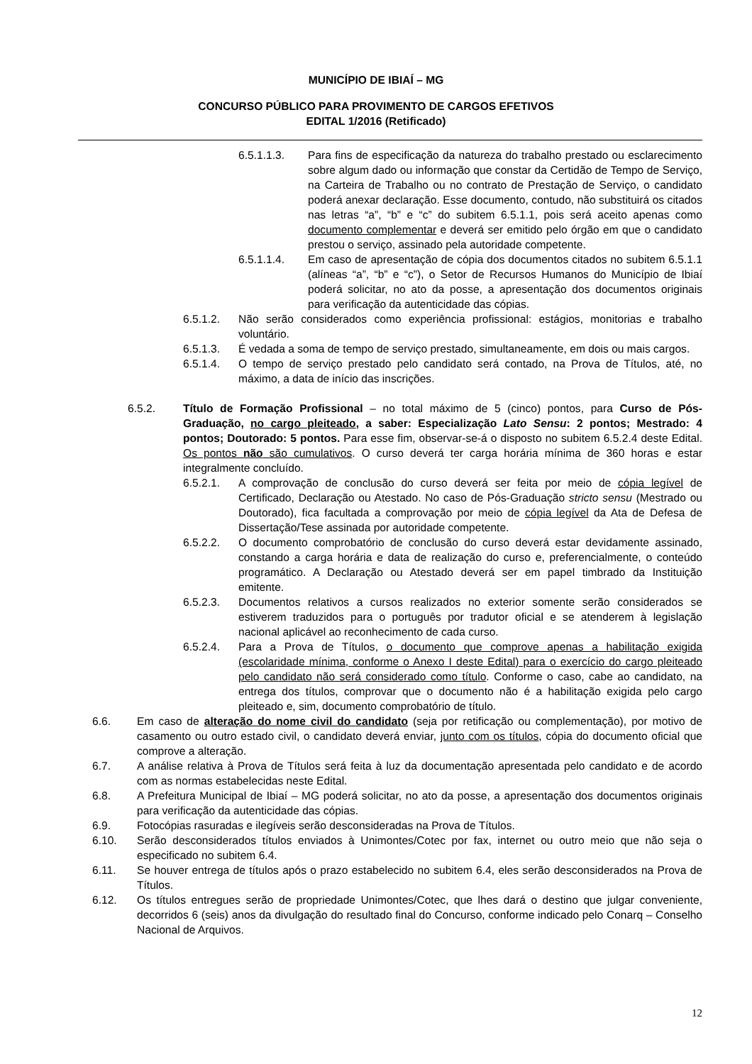MUNICÍPIO DE IBIAÍ – MG
CONCURSO PÚBLICO PARA PROVIMENTO DE CARGOS EFETIVOS
EDITAL 1/2016 (Retificado)
6.5.1.1.3. Para fins de especificação da natureza do trabalho prestado ou esclarecimento sobre algum dado ou informação que constar da Certidão de Tempo de Serviço, na Carteira de Trabalho ou no contrato de Prestação de Serviço, o candidato poderá anexar declaração. Esse documento, contudo, não substituirá os citados nas letras “a”, “b” e “c” do subitem 6.5.1.1, pois será aceito apenas como documento complementar e deverá ser emitido pelo órgão em que o candidato prestou o serviço, assinado pela autoridade competente.
6.5.1.1.4. Em caso de apresentação de cópia dos documentos citados no subitem 6.5.1.1 (alíneas “a”, “b” e “c”), o Setor de Recursos Humanos do Município de Ibiaí poderá solicitar, no ato da posse, a apresentação dos documentos originais para verificação da autenticidade das cópias.
6.5.1.2. Não serão considerados como experiência profissional: estágios, monitorias e trabalho voluntário.
6.5.1.3. É vedada a soma de tempo de serviço prestado, simultaneamente, em dois ou mais cargos.
6.5.1.4. O tempo de serviço prestado pelo candidato será contado, na Prova de Títulos, até, no máximo, a data de início das inscrições.
6.5.2. Título de Formação Profissional – no total máximo de 5 (cinco) pontos, para Curso de Pós-Graduação, no cargo pleiteado, a saber: Especialização Lato Sensu: 2 pontos; Mestrado: 4 pontos; Doutorado: 5 pontos. Para esse fim, observar-se-á o disposto no subitem 6.5.2.4 deste Edital. Os pontos não são cumulativos. O curso deverá ter carga horária mínima de 360 horas e estar integralmente concluído.
6.5.2.1. A comprovação de conclusão do curso deverá ser feita por meio de cópia legível de Certificado, Declaração ou Atestado. No caso de Pós-Graduação stricto sensu (Mestrado ou Doutorado), fica facultada a comprovação por meio de cópia legível da Ata de Defesa de Dissertação/Tese assinada por autoridade competente.
6.5.2.2. O documento comprobatório de conclusão do curso deverá estar devidamente assinado, constando a carga horária e data de realização do curso e, preferencialmente, o conteúdo programático. A Declaração ou Atestado deverá ser em papel timbrado da Instituição emitente.
6.5.2.3. Documentos relativos a cursos realizados no exterior somente serão considerados se estiverem traduzidos para o português por tradutor oficial e se atenderem à legislação nacional aplicável ao reconhecimento de cada curso.
6.5.2.4. Para a Prova de Títulos, o documento que comprove apenas a habilitação exigida (escolaridade mínima, conforme o Anexo I deste Edital) para o exercício do cargo pleiteado pelo candidato não será considerado como título. Conforme o caso, cabe ao candidato, na entrega dos títulos, comprovar que o documento não é a habilitação exigida pelo cargo pleiteado e, sim, documento comprobatório de título.
6.6. Em caso de alteração do nome civil do candidato (seja por retificação ou complementação), por motivo de casamento ou outro estado civil, o candidato deverá enviar, junto com os títulos, cópia do documento oficial que comprove a alteração.
6.7. A análise relativa à Prova de Títulos será feita à luz da documentação apresentada pelo candidato e de acordo com as normas estabelecidas neste Edital.
6.8. A Prefeitura Municipal de Ibiaí – MG poderá solicitar, no ato da posse, a apresentação dos documentos originais para verificação da autenticidade das cópias.
6.9. Fotocópias rasuradas e ilegíveis serão desconsideradas na Prova de Títulos.
6.10. Serão desconsiderados títulos enviados à Unimontes/Cotec por fax, internet ou outro meio que não seja o especificado no subitem 6.4.
6.11. Se houver entrega de títulos após o prazo estabelecido no subitem 6.4, eles serão desconsiderados na Prova de Títulos.
6.12. Os títulos entregues serão de propriedade Unimontes/Cotec, que lhes dará o destino que julgar conveniente, decorridos 6 (seis) anos da divulgação do resultado final do Concurso, conforme indicado pelo Conarq – Conselho Nacional de Arquivos.
12